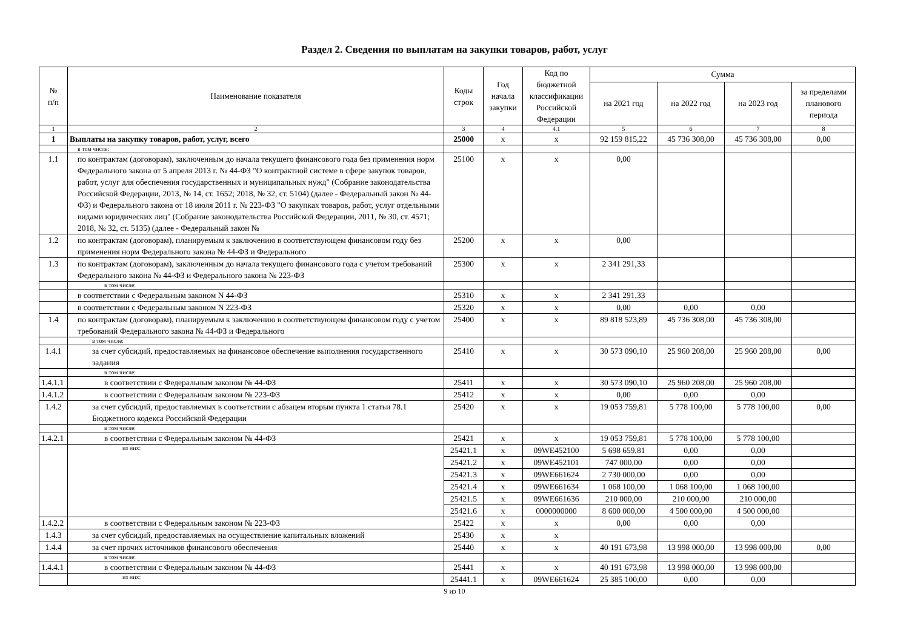Раздел 2. Сведения по выплатам на закупки товаров, работ, услуг
| № п/п | Наименование показателя | Коды строк | Год начала закупки | Код по бюджетной классификации Российской Федерации | Сумма | | | |
| --- | --- | --- | --- | --- | --- | --- | --- | --- |
| | | | | | на 2021 год | на 2022 год | на 2023 год | за пределами планового периода |
| 1 | 2 | 3 | 4 | 4.1 | 5 | 6 | 7 | 8 |
| 1 | Выплаты на закупку товаров, работ, услуг, всего | 25000 | х | х | 92 159 815,22 | 45 736 308,00 | 45 736 308,00 | 0,00 |
| | в том числе: | | | | | | | |
| 1.1 | по контрактам (договорам), заключенным до начала текущего финансового года без применения норм Федерального закона от 5 апреля 2013 г. № 44-ФЗ "О контрактной системе в сфере закупок товаров, работ, услуг для обеспечения государственных и муниципальных нужд" (Собрание законодательства Российской Федерации, 2013, № 14, ст. 1652; 2018, № 32, ст. 5104) (далее - Федеральный закон № 44-ФЗ) и Федерального закона от 18 июля 2011 г. № 223-ФЗ "О закупках товаров, работ, услуг отдельными видами юридических лиц" (Собрание законодательства Российской Федерации, 2011, № 30, ст. 4571; 2018, № 32, ст. 5135) (далее - Федеральный закон № | 25100 | х | х | 0,00 | | | |
| 1.2 | по контрактам (договорам), планируемым к заключению в соответствующем финансовом году без применения норм Федерального закона № 44-ФЗ и Федерального | 25200 | х | х | 0,00 | | | |
| 1.3 | по контрактам (договорам), заключенным до начала текущего финансового года с учетом требований Федерального закона № 44-ФЗ и Федерального закона № 223-ФЗ | 25300 | х | х | 2 341 291,33 | | | |
| | в том числе: | | | | | | | |
| | в соответствии с Федеральным законом N 44-ФЗ | 25310 | х | х | 2 341 291,33 | | | |
| | в соответствии с Федеральным законом N 223-ФЗ | 25320 | х | х | 0,00 | 0,00 | 0,00 | |
| 1.4 | по контрактам (договорам), планируемым к заключению в соответствующем финансовом году с учетом требований Федерального закона № 44-ФЗ и Федерального | 25400 | х | х | 89 818 523,89 | 45 736 308,00 | 45 736 308,00 | |
| | в том числе: | | | | | | | |
| 1.4.1 | за счет субсидий, предоставляемых на финансовое обеспечение выполнения государственного задания | 25410 | х | х | 30 573 090,10 | 25 960 208,00 | 25 960 208,00 | 0,00 |
| | в том числе: | | | | | | | |
| 1.4.1.1 | в соответствии с Федеральным законом № 44-ФЗ | 25411 | х | х | 30 573 090,10 | 25 960 208,00 | 25 960 208,00 | |
| 1.4.1.2 | в соответствии с Федеральным законом № 223-ФЗ | 25412 | х | х | 0,00 | 0,00 | 0,00 | |
| 1.4.2 | за счет субсидий, предоставляемых в соответствии с абзацем вторым пункта 1 статьи 78.1 Бюджетного кодекса Российской Федерации | 25420 | х | х | 19 053 759,81 | 5 778 100,00 | 5 778 100,00 | 0,00 |
| | в том числе: | | | | | | | |
| 1.4.2.1 | в соответствии с Федеральным законом № 44-ФЗ | 25421 | х | х | 19 053 759,81 | 5 778 100,00 | 5 778 100,00 | |
| | из них: | 25421.1 | х | 09WE452100 | 5 698 659,81 | 0,00 | 0,00 | |
| | | 25421.2 | х | 09WE452101 | 747 000,00 | 0,00 | 0,00 | |
| | | 25421.3 | х | 09WE661624 | 2 730 000,00 | 0,00 | 0,00 | |
| | | 25421.4 | х | 09WE661634 | 1 068 100,00 | 1 068 100,00 | 1 068 100,00 | |
| | | 25421.5 | х | 09WE661636 | 210 000,00 | 210 000,00 | 210 000,00 | |
| | | 25421.6 | х | 0000000000 | 8 600 000,00 | 4 500 000,00 | 4 500 000,00 | |
| 1.4.2.2 | в соответствии с Федеральным законом № 223-ФЗ | 25422 | х | х | 0,00 | 0,00 | 0,00 | |
| 1.4.3 | за счет субсидий, предоставляемых на осуществление капитальных вложений | 25430 | х | х | | | | |
| 1.4.4 | за счет прочих источников финансового обеспечения | 25440 | х | х | 40 191 673,98 | 13 998 000,00 | 13 998 000,00 | 0,00 |
| | в том числе: | | | | | | | |
| 1.4.4.1 | в соответствии с Федеральным законом № 44-ФЗ | 25441 | х | х | 40 191 673,98 | 13 998 000,00 | 13 998 000,00 | |
| | из них: | 25441.1 | х | 09WE661624 | 25 385 100,00 | 0,00 | 0,00 | |
9 из 10